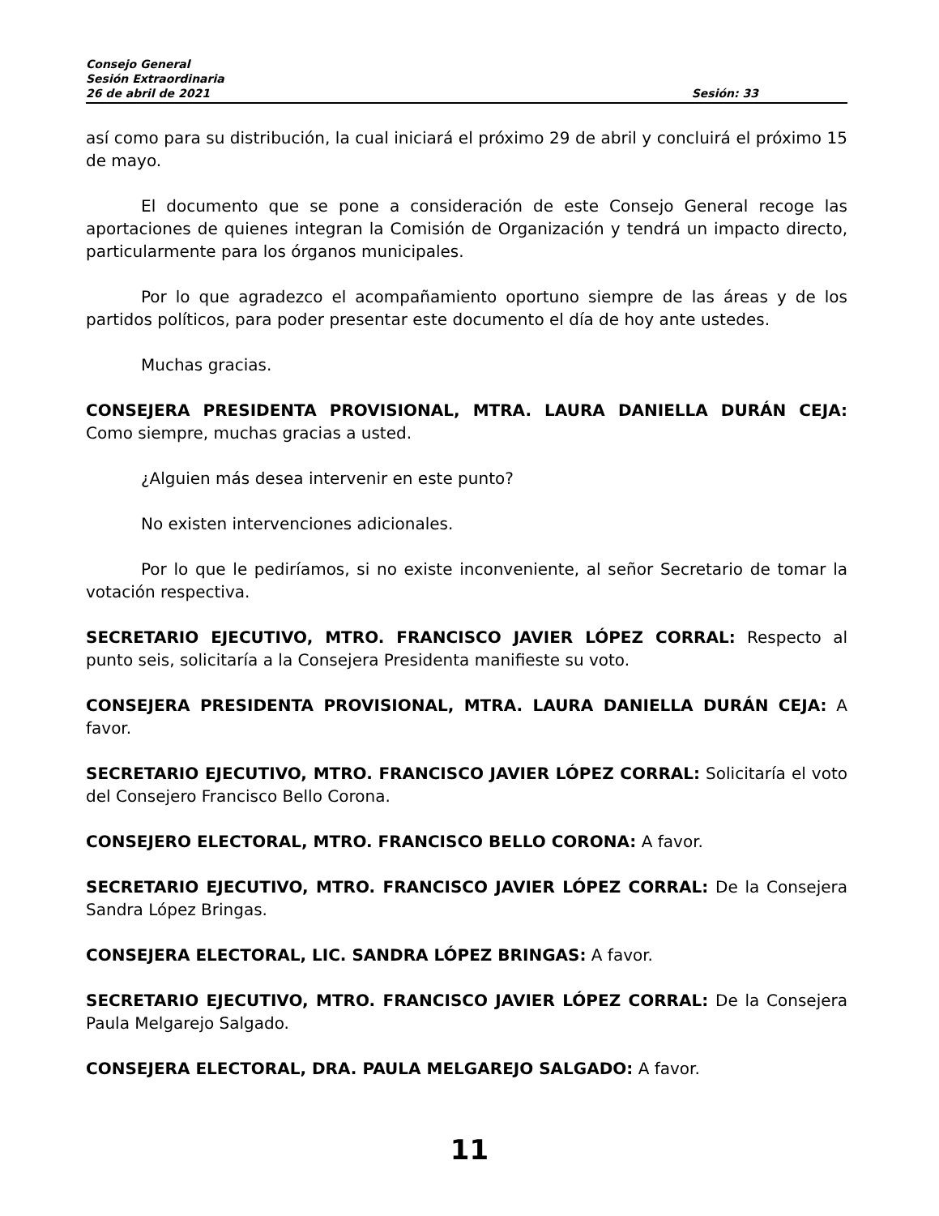Consejo General
Sesión Extraordinaria
26 de abril de 2021 Sesión: 33
así como para su distribución, la cual iniciará el próximo 29 de abril y concluirá el próximo 15 de mayo.
El documento que se pone a consideración de este Consejo General recoge las aportaciones de quienes integran la Comisión de Organización y tendrá un impacto directo, particularmente para los órganos municipales.
Por lo que agradezco el acompañamiento oportuno siempre de las áreas y de los partidos políticos, para poder presentar este documento el día de hoy ante ustedes.
Muchas gracias.
CONSEJERA PRESIDENTA PROVISIONAL, MTRA. LAURA DANIELLA DURÁN CEJA: Como siempre, muchas gracias a usted.
¿Alguien más desea intervenir en este punto?
No existen intervenciones adicionales.
Por lo que le pediríamos, si no existe inconveniente, al señor Secretario de tomar la votación respectiva.
SECRETARIO EJECUTIVO, MTRO. FRANCISCO JAVIER LÓPEZ CORRAL: Respecto al punto seis, solicitaría a la Consejera Presidenta manifieste su voto.
CONSEJERA PRESIDENTA PROVISIONAL, MTRA. LAURA DANIELLA DURÁN CEJA: A favor.
SECRETARIO EJECUTIVO, MTRO. FRANCISCO JAVIER LÓPEZ CORRAL: Solicitaría el voto del Consejero Francisco Bello Corona.
CONSEJERO ELECTORAL, MTRO. FRANCISCO BELLO CORONA: A favor.
SECRETARIO EJECUTIVO, MTRO. FRANCISCO JAVIER LÓPEZ CORRAL: De la Consejera Sandra López Bringas.
CONSEJERA ELECTORAL, LIC. SANDRA LÓPEZ BRINGAS: A favor.
SECRETARIO EJECUTIVO, MTRO. FRANCISCO JAVIER LÓPEZ CORRAL: De la Consejera Paula Melgarejo Salgado.
CONSEJERA ELECTORAL, DRA. PAULA MELGAREJO SALGADO: A favor.
11